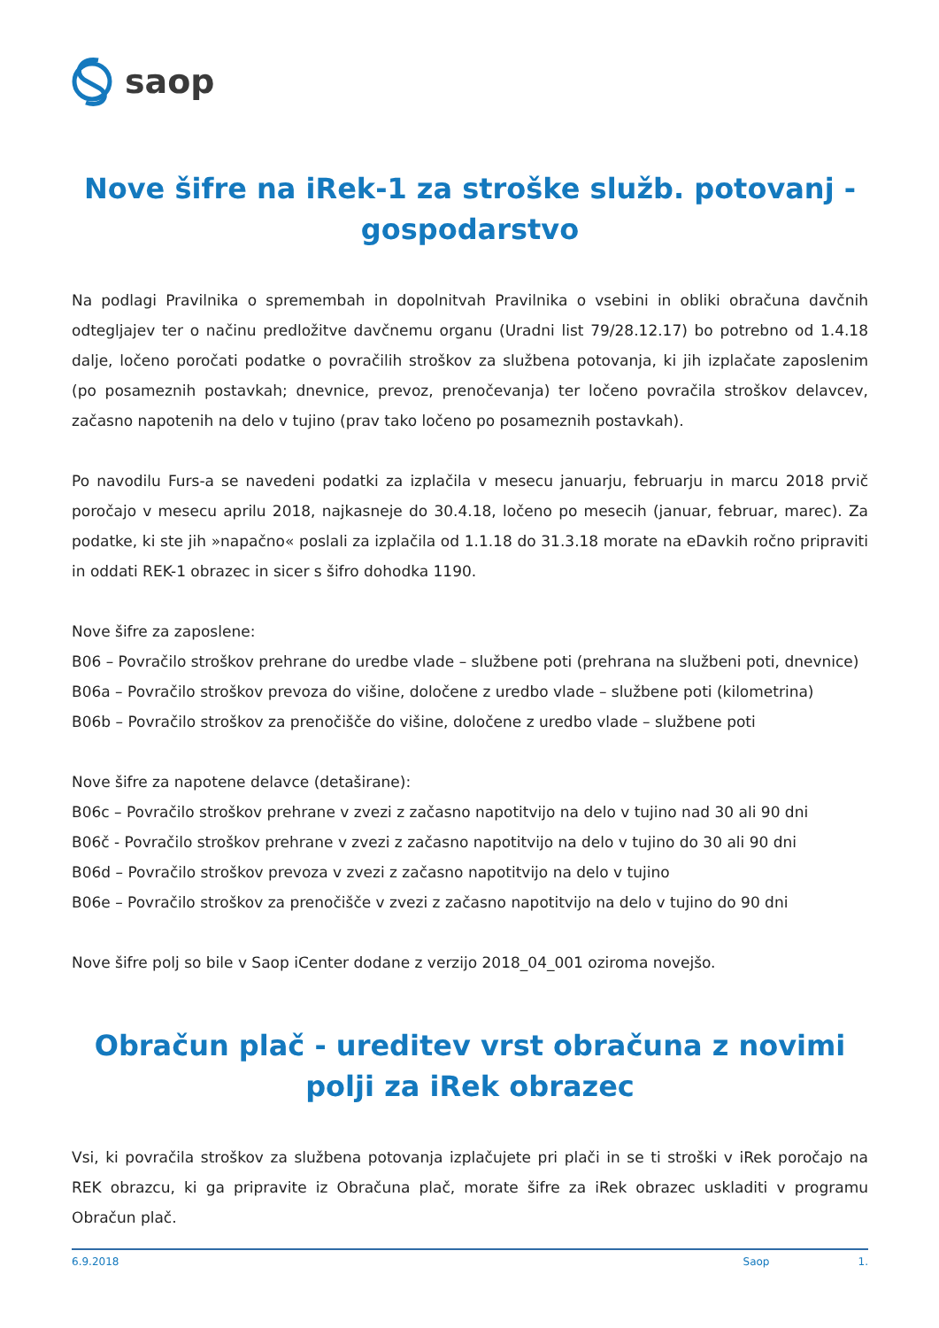saop
Nove šifre na iRek-1 za stroške služb. potovanj - gospodarstvo
Na podlagi Pravilnika o spremembah in dopolnitvah Pravilnika o vsebini in obliki obračuna davčnih odtegljajev ter o načinu predložitve davčnemu organu (Uradni list 79/28.12.17) bo potrebno od 1.4.18 dalje, ločeno poročati podatke o povračilih stroškov za službena potovanja, ki jih izplačate zaposlenim (po posameznih postavkah; dnevnice, prevoz, prenočevanja) ter ločeno povračila stroškov delavcev, začasno napotenih na delo v tujino (prav tako ločeno po posameznih postavkah).
Po navodilu Furs-a se navedeni podatki za izplačila v mesecu januarju, februarju in marcu 2018 prvič poročajo v mesecu aprilu 2018, najkasneje do 30.4.18, ločeno po mesecih (januar, februar, marec). Za podatke, ki ste jih »napačno« poslali za izplačila od 1.1.18 do 31.3.18 morate na eDavkih ročno pripraviti in oddati REK-1 obrazec in sicer s šifro dohodka 1190.
Nove šifre za zaposlene:
B06 – Povračilo stroškov prehrane do uredbe vlade – službene poti (prehrana na službeni poti, dnevnice)
B06a – Povračilo stroškov prevoza do višine, določene z uredbo vlade – službene poti (kilometrina)
B06b – Povračilo stroškov za prenočišče do višine, določene z uredbo vlade – službene poti
Nove šifre za napotene delavce (detaširane):
B06c – Povračilo stroškov prehrane v zvezi z začasno napotitvijo na delo v tujino nad 30 ali 90 dni
B06č - Povračilo stroškov prehrane v zvezi z začasno napotitvijo na delo v tujino do 30 ali 90 dni
B06d – Povračilo stroškov prevoza v zvezi z začasno napotitvijo na delo v tujino
B06e – Povračilo stroškov za prenočišče v zvezi z začasno napotitvijo na delo v tujino do 90 dni
Nove šifre polj so bile v Saop iCenter dodane z verzijo 2018_04_001 oziroma novejšo.
Obračun plač - ureditev vrst obračuna z novimi polji za iRek obrazec
Vsi, ki povračila stroškov za službena potovanja izplačujete pri plači in se ti stroški v iRek poročajo na REK obrazcu, ki ga pripravite iz Obračuna plač, morate šifre za iRek obrazec uskladiti v programu Obračun plač.
6.9.2018 Saop 1.